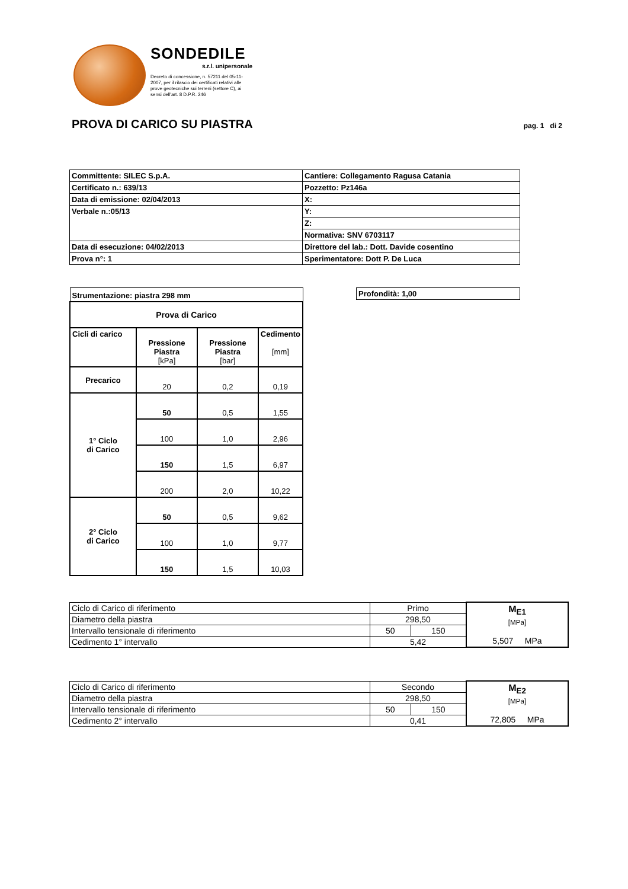SONDEDILE
s.r.l. unipersonale
Decreto di concessione, n. 57211 del 05-11-2007, per il rilascio dei certificati relativi alle prove geotecniche sui terreni (settore C), ai sensi dell'art. 8 D.P.R. 246
PROVA DI CARICO SU PIASTRA
pag. 1 di 2
| Committente: SILEC S.p.A. | Cantiere: Collegamento Ragusa Catania |
| Certificato n.: 639/13 | Pozzetto: Pz146a |
| Data di emissione: 02/04/2013 | X: |
| Verbale n.:05/13 | Y: |
| | Z: |
| | Normativa: SNV 6703117 |
| Data di esecuzione: 04/02/2013 | Direttore del lab.: Dott. Davide cosentino |
| Prova n°: 1 | Sperimentatore: Dott P. De Luca |
Profondità: 1,00
| Strumentazione: piastra 298 mm | | | |
| Prova di Carico | | | |
| Cicli di carico | Pressione Piastra [kPa] | Pressione Piastra [bar] | Cedimento [mm] |
| Precarico | 20 | 0,2 | 0,19 |
| 1° Ciclo di Carico | 50 | 0,5 | 1,55 |
| | 100 | 1,0 | 2,96 |
| | 150 | 1,5 | 6,97 |
| | 200 | 2,0 | 10,22 |
| 2° Ciclo di Carico | 50 | 0,5 | 9,62 |
| | 100 | 1,0 | 9,77 |
| | 150 | 1,5 | 10,03 |
| Ciclo di Carico di riferimento | Primo | | M<sub>E1</sub> [MPa] 5,507 MPa |
| Diametro della piastra | 298,50 | | |
| Intervallo tensionale di riferimento | 50 | 150 | |
| Cedimento 1° intervallo | 5,42 | | |
| Ciclo di Carico di riferimento | Secondo | | M<sub>E2</sub> [MPa] 72,805 MPa |
| Diametro della piastra | 298,50 | | |
| Intervallo tensionale di riferimento | 50 | 150 | |
| Cedimento 2° intervallo | 0,41 | | |